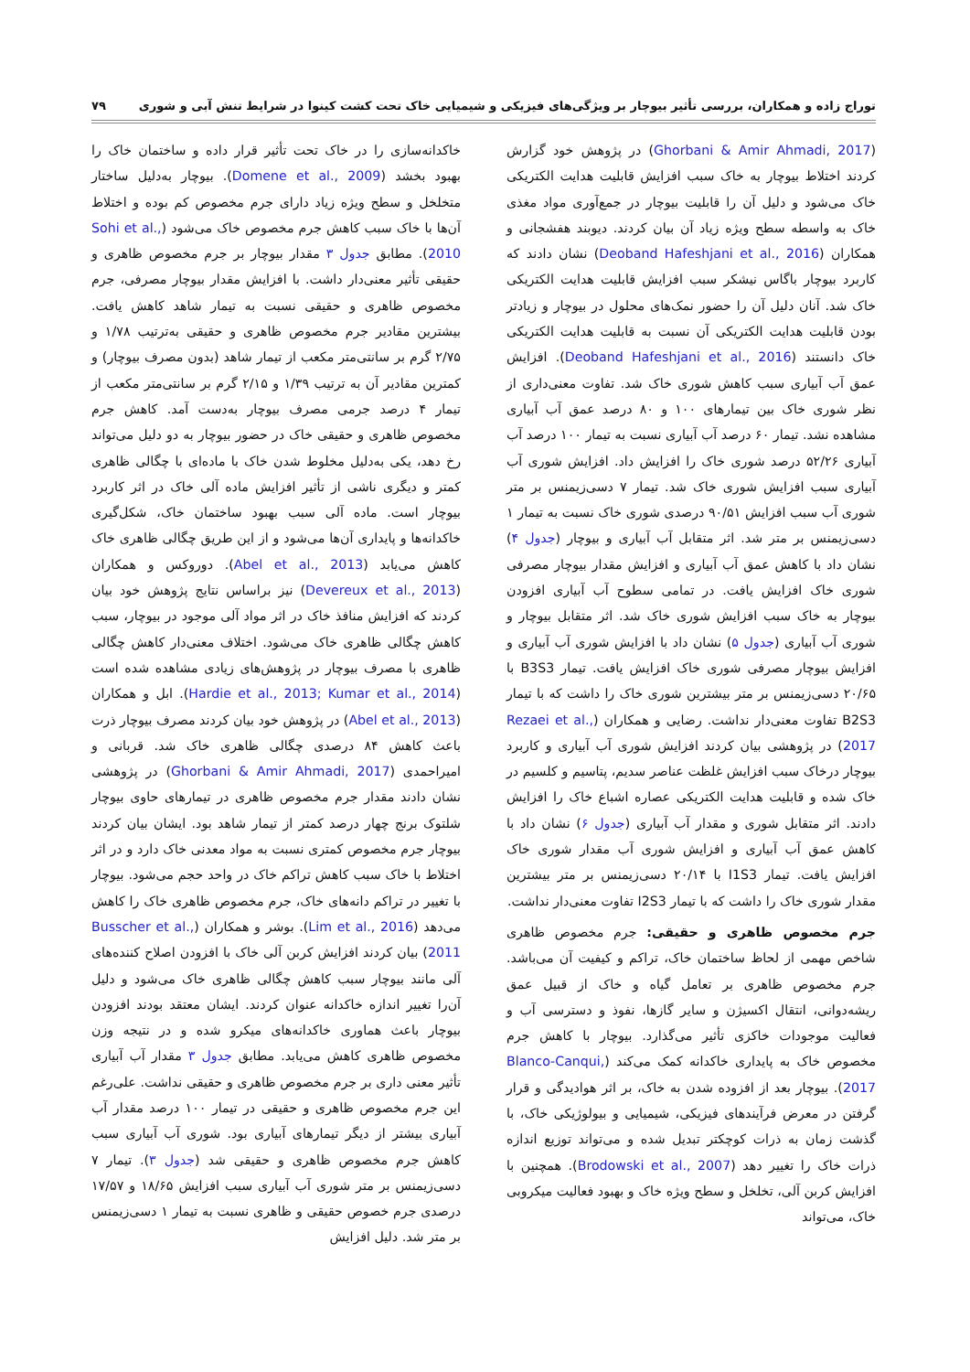توراج زاده و همکاران، بررسی تأثیر بیوچار بر ویژگی‌های فیزیکی و شیمیایی خاک تحت کشت کینوا در شرایط تنش آبی و شوری ۷۹
(Ghorbani & Amir Ahmadi, 2017) در پژوهش خود گزارش کردند اختلاط بیوچار به خاک سبب افزایش قابلیت هدایت الکتریکی خاک می‌شود و دلیل آن را قابلیت بیوچار در جمع‌آوری مواد مغذی خاک به واسطه سطح ویژه زیاد آن بیان کردند. دیوبند هفشجانی و همکاران (Deoband Hafeshjani et al., 2016) نشان دادند که کاربرد بیوچار باگاس نیشکر سبب افزایش قابلیت هدایت الکتریکی خاک شد. آنان دلیل آن را حضور نمک‌های محلول در بیوچار و زیادتر بودن قابلیت هدایت الکتریکی آن نسبت به قابلیت هدایت الکتریکی خاک دانستند (Deoband Hafeshjani et al., 2016). افزایش عمق آب آبیاری سبب کاهش شوری خاک شد. تفاوت معنی‌داری از نظر شوری خاک بین تیمارهای ۱۰۰ و ۸۰ درصد عمق آب آبیاری مشاهده نشد. تیمار ۶۰ درصد آب آبیاری نسبت به تیمار ۱۰۰ درصد آب آبیاری ۵۲/۲۶ درصد شوری خاک را افزایش داد. افزایش شوری آب آبیاری سبب افزایش شوری خاک شد. تیمار ۷ دسی‌زیمنس بر متر شوری آب سبب افزایش ۹۰/۵۱ درصدی شوری خاک نسبت به تیمار ۱ دسی‌زیمنس بر متر شد. اثر متقابل آب آبیاری و بیوچار (جدول ۴) نشان داد با کاهش عمق آب آبیاری و افزایش مقدار بیوچار مصرفی شوری خاک افزایش یافت. در تمامی سطوح آب آبیاری افزودن بیوچار به خاک سبب افزایش شوری خاک شد. اثر متقابل بیوچار و شوری آب آبیاری (جدول ۵) نشان داد با افزایش شوری آب آبیاری و افزایش بیوچار مصرفی شوری خاک افزایش یافت. تیمار B3S3 با ۲۰/۶۵ دسی‌زیمنس بر متر بیشترین شوری خاک را داشت که با تیمار B2S3 تفاوت معنی‌دار نداشت. رضایی و همکاران (Rezaei et al., 2017) در پژوهشی بیان کردند افزایش شوری آب آبیاری و کاربرد بیوچار درخاک سبب افزایش غلظت عناصر سدیم، پتاسیم و کلسیم در خاک شده و قابلیت هدایت الکتریکی عصاره اشباع خاک را افزایش دادند. اثر متقابل شوری و مقدار آب آبیاری (جدول ۶) نشان داد با کاهش عمق آب آبیاری و افزایش شوری آب مقدار شوری خاک افزایش یافت. تیمار I1S3 با ۲۰/۱۴ دسی‌زیمنس بر متر بیشترین مقدار شوری خاک را داشت که با تیمار I2S3 تفاوت معنی‌دار نداشت.
جرم مخصوص ظاهری و حقیقی: جرم مخصوص ظاهری شاخص مهمی از لحاظ ساختمان خاک، تراکم و کیفیت آن می‌باشد. جرم مخصوص ظاهری بر تعامل گیاه و خاک از قبیل عمق ریشه‌دوانی، انتقال اکسیژن و سایر گازها، نفوذ و دسترسی آب و فعالیت موجودات خاکزی تأثیر می‌گذارد. بیوچار با کاهش جرم مخصوص خاک به پایداری خاکدانه کمک می‌کند (Blanco-Canqui, 2017). بیوچار بعد از افزوده شدن به خاک، بر اثر هوادیدگی و قرار گرفتن در معرض فرآیندهای فیزیکی، شیمیایی و بیولوژیکی خاک، با گذشت زمان به ذرات کوچکتر تبدیل شده و می‌تواند توزیع اندازه ذرات خاک را تغییر دهد (Brodowski et al., 2007). همچنین با افزایش کربن آلی، تخلخل و سطح ویژه خاک و بهبود فعالیت میکروبی خاک، می‌تواند
خاکدانه‌سازی را در خاک تحت تأثیر قرار داده و ساختمان خاک را بهبود بخشد (Domene et al., 2009). بیوچار به‌دلیل ساختار متخلخل و سطح ویژه زیاد دارای جرم مخصوص کم بوده و اختلاط آن‌ها با خاک سبب کاهش جرم مخصوص خاک می‌شود (Sohi et al., 2010). مطابق جدول ۳ مقدار بیوچار بر جرم مخصوص ظاهری و حقیقی تأثیر معنی‌دار داشت. با افزایش مقدار بیوچار مصرفی، جرم مخصوص ظاهری و حقیقی نسبت به تیمار شاهد کاهش یافت. بیشترین مقادیر جرم مخصوص ظاهری و حقیقی به‌ترتیب ۱/۷۸ و ۲/۷۵ گرم بر سانتی‌متر مکعب از تیمار شاهد (بدون مصرف بیوچار) و کمترین مقادیر آن به ترتیب ۱/۳۹ و ۲/۱۵ گرم بر سانتی‌متر مکعب از تیمار ۴ درصد جرمی مصرف بیوچار به‌دست آمد. کاهش جرم مخصوص ظاهری و حقیقی خاک در حضور بیوچار به دو دلیل می‌تواند رخ دهد، یکی به‌دلیل مخلوط شدن خاک با ماده‌ای با چگالی ظاهری کمتر و دیگری ناشی از تأثیر افزایش ماده آلی خاک در اثر کاربرد بیوچار است. ماده آلی سبب بهبود ساختمان خاک، شکل‌گیری خاکدانه‌ها و پایداری آن‌ها می‌شود و از این طریق چگالی ظاهری خاک کاهش می‌یابد (Abel et al., 2013). دوروکس و همکاران (Devereux et al., 2013) نیز براساس نتایج پژوهش خود بیان کردند که افزایش منافذ خاک در اثر مواد آلی موجود در بیوچار، سبب کاهش چگالی ظاهری خاک می‌شود. اختلاف معنی‌دار کاهش چگالی ظاهری با مصرف بیوچار در پژوهش‌های زیادی مشاهده شده است (Hardie et al., 2013; Kumar et al., 2014). ابل و همکاران (Abel et al., 2013) در پژوهش خود بیان کردند مصرف بیوچار ذرت باعث کاهش ۸۴ درصدی چگالی ظاهری خاک شد. قربانی و امیراحمدی (Ghorbani & Amir Ahmadi, 2017) در پژوهشی نشان دادند مقدار جرم مخصوص ظاهری در تیمارهای حاوی بیوچار شلتوک برنج چهار درصد کمتر از تیمار شاهد بود. ایشان بیان کردند بیوچار جرم مخصوص کمتری نسبت به مواد معدنی خاک دارد و در اثر اختلاط با خاک سبب کاهش تراکم خاک در واحد حجم می‌شود. بیوچار با تغییر در تراکم دانه‌های خاک، جرم مخصوص ظاهری خاک را کاهش می‌دهد (Lim et al., 2016). بوشر و همکاران (Busscher et al., 2011) بیان کردند افزایش کربن آلی خاک با افزودن اصلاح کننده‌های آلی مانند بیوچار سبب کاهش چگالی ظاهری خاک می‌شود و دلیل آن‌را تغییر اندازه خاکدانه عنوان کردند. ایشان معتقد بودند افزودن بیوچار باعث هماوری خاکدانه‌های میکرو شده و در نتیجه وزن مخصوص ظاهری کاهش می‌یابد. مطابق جدول ۳ مقدار آب آبیاری تأثیر معنی داری بر جرم مخصوص ظاهری و حقیقی نداشت. علی‌رغم این جرم مخصوص ظاهری و حقیقی در تیمار ۱۰۰ درصد مقدار آب آبیاری بیشتر از دیگر تیمارهای آبیاری بود. شوری آب آبیاری سبب کاهش جرم مخصوص ظاهری و حقیقی شد (جدول ۳). تیمار ۷ دسی‌زیمنس بر متر شوری آب آبیاری سبب افزایش ۱۸/۶۵ و ۱۷/۵۷ درصدی جرم خصوص حقیقی و ظاهری نسبت به تیمار ۱ دسی‌زیمنس بر متر شد. دلیل افزایش